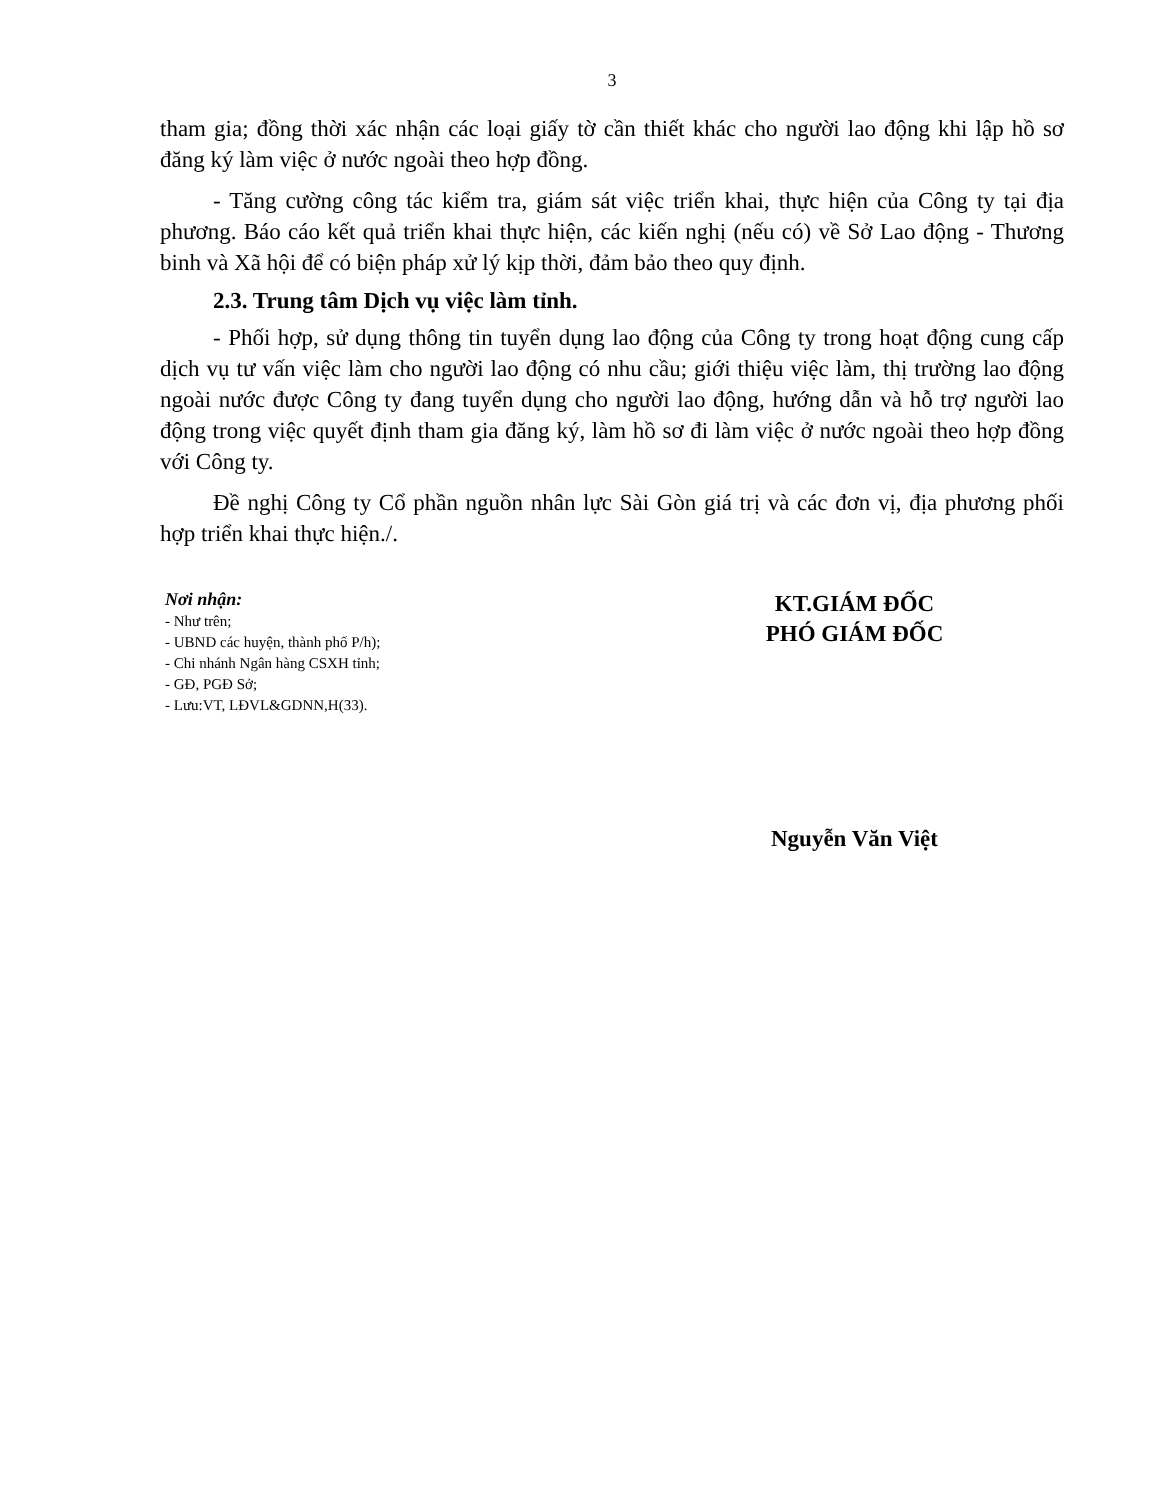3
tham gia; đồng thời xác nhận các loại giấy tờ cần thiết khác cho người lao động khi lập hồ sơ đăng ký làm việc ở nước ngoài theo hợp đồng.
- Tăng cường công tác kiểm tra, giám sát việc triển khai, thực hiện của Công ty tại địa phương. Báo cáo kết quả triển khai thực hiện, các kiến nghị (nếu có) về Sở Lao động - Thương binh và Xã hội để có biện pháp xử lý kịp thời, đảm bảo theo quy định.
2.3. Trung tâm Dịch vụ việc làm tỉnh.
- Phối hợp, sử dụng thông tin tuyển dụng lao động của Công ty trong hoạt động cung cấp dịch vụ tư vấn việc làm cho người lao động có nhu cầu; giới thiệu việc làm, thị trường lao động ngoài nước được Công ty đang tuyển dụng cho người lao động, hướng dẫn và hỗ trợ người lao động trong việc quyết định tham gia đăng ký, làm hồ sơ đi làm việc ở nước ngoài theo hợp đồng với Công ty.
Đề nghị Công ty Cổ phần nguồn nhân lực Sài Gòn giá trị và các đơn vị, địa phương phối hợp triển khai thực hiện./.
Nơi nhận:
- Như trên;
- UBND các huyện, thành phố P/h);
- Chi nhánh Ngân hàng CSXH tỉnh;
- GĐ, PGĐ Sở;
- Lưu:VT, LĐVL&GDNN,H(33).
KT.GIÁM ĐỐC
PHÓ GIÁM ĐỐC
Nguyễn Văn Việt